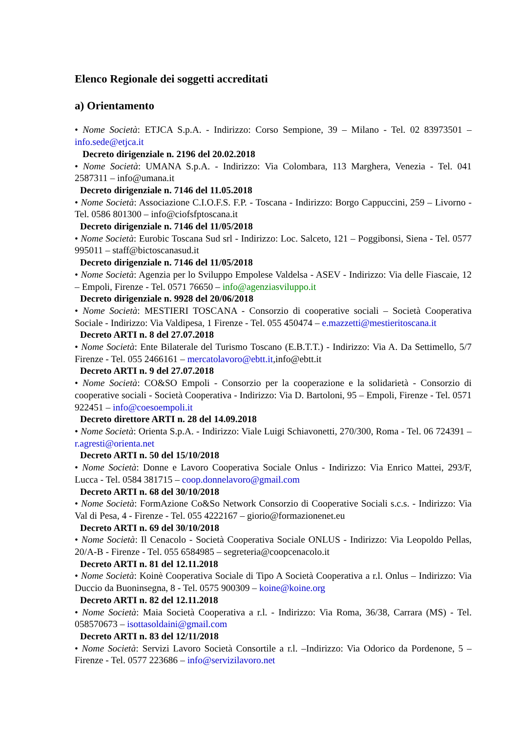Elenco Regionale dei soggetti accreditati
a) Orientamento
• Nome Società: ETJCA S.p.A. - Indirizzo: Corso Sempione, 39 – Milano - Tel. 02 83973501 – info.sede@etjca.it
Decreto dirigenziale n. 2196 del 20.02.2018
• Nome Società: UMANA S.p.A. - Indirizzo: Via Colombara, 113 Marghera, Venezia - Tel. 041 2587311 – info@umana.it
Decreto dirigenziale n. 7146 del 11.05.2018
• Nome Società: Associazione C.I.O.F.S. F.P. - Toscana - Indirizzo: Borgo Cappuccini, 259 – Livorno - Tel. 0586 801300 – info@ciofsfptoscana.it
Decreto dirigenziale n. 7146 del 11/05/2018
• Nome Società: Eurobic Toscana Sud srl - Indirizzo: Loc. Salceto, 121 – Poggibonsi, Siena - Tel. 0577 995011 – staff@bictoscanasud.it
Decreto dirigenziale n. 7146 del 11/05/2018
• Nome Società: Agenzia per lo Sviluppo Empolese Valdelsa - ASEV - Indirizzo: Via delle Fiascaie, 12 – Empoli, Firenze - Tel. 0571 76650 – info@agenziasviluppo.it
Decreto dirigenziale n. 9928 del 20/06/2018
• Nome Società: MESTIERI TOSCANA - Consorzio di cooperative sociali – Società Cooperativa Sociale - Indirizzo: Via Valdipesa, 1 Firenze - Tel. 055 450474 – e.mazzetti@mestieritoscana.it
Decreto ARTI n. 8 del 27.07.2018
• Nome Società: Ente Bilaterale del Turismo Toscano (E.B.T.T.) - Indirizzo: Via A. Da Settimello, 5/7 Firenze - Tel. 055 2466161 – mercatolavoro@ebtt.it,info@ebtt.it
Decreto ARTI n. 9 del 27.07.2018
• Nome Società: CO&SO Empoli - Consorzio per la cooperazione e la solidarietà - Consorzio di cooperative sociali - Società Cooperativa - Indirizzo: Via D. Bartoloni, 95 – Empoli, Firenze - Tel. 0571 922451 – info@coesoempoli.it
Decreto direttore ARTI n. 28 del 14.09.2018
• Nome Società: Orienta S.p.A. - Indirizzo: Viale Luigi Schiavonetti, 270/300, Roma - Tel. 06 724391 – r.agresti@orienta.net
Decreto ARTI n. 50 del 15/10/2018
• Nome Società: Donne e Lavoro Cooperativa Sociale Onlus - Indirizzo: Via Enrico Mattei, 293/F, Lucca - Tel. 0584 381715 – coop.donnelavoro@gmail.com
Decreto ARTI n. 68 del 30/10/2018
• Nome Società: FormAzione Co&So Network Consorzio di Cooperative Sociali s.c.s. - Indirizzo: Via Val di Pesa, 4 - Firenze - Tel. 055 4222167 – giorio@formazionenet.eu
Decreto ARTI n. 69 del 30/10/2018
• Nome Società: Il Cenacolo - Società Cooperativa Sociale ONLUS - Indirizzo: Via Leopoldo Pellas, 20/A-B - Firenze - Tel. 055 6584985 – segreteria@coopcenacolo.it
Decreto ARTI n. 81 del 12.11.2018
• Nome Società: Koinè Cooperativa Sociale di Tipo A Società Cooperativa a r.l. Onlus – Indirizzo: Via Duccio da Buoninsegna, 8 - Tel. 0575 900309 – koine@koine.org
Decreto ARTI n. 82 del 12.11.2018
• Nome Società: Maia Società Cooperativa a r.l. - Indirizzo: Via Roma, 36/38, Carrara (MS) - Tel. 058570673 – isottasoldaini@gmail.com
Decreto ARTI n. 83 del 12/11/2018
• Nome Società: Servizi Lavoro Società Consortile a r.l. –Indirizzo: Via Odorico da Pordenone, 5 – Firenze - Tel. 0577 223686 – info@servizilavoro.net